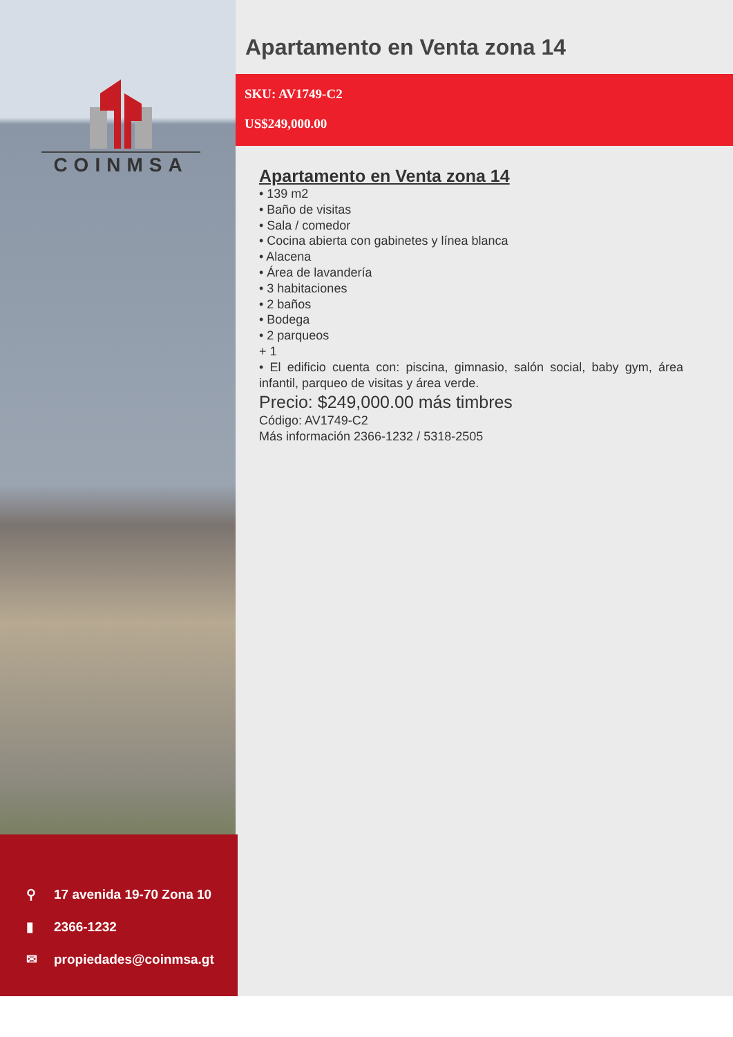COINMSA
⚲ 17 avenida 19-70 Zona 10
▮ 2366-1232
✉ propiedades@coinmsa.gt
Apartamento en Venta zona 14
SKU: AV1749-C2
US$249,000.00
Apartamento en Venta zona 14
• 139 m2
• Baño de visitas
• Sala / comedor
• Cocina abierta con gabinetes y línea blanca
• Alacena
• Área de lavandería
• 3 habitaciones
• 2 baños
• Bodega
• 2 parqueos
+ 1
• El edificio cuenta con: piscina, gimnasio, salón social, baby gym, área infantil, parqueo de visitas y área verde.
Precio: $249,000.00 más timbres
Código: AV1749-C2
Más información 2366-1232 / 5318-2505